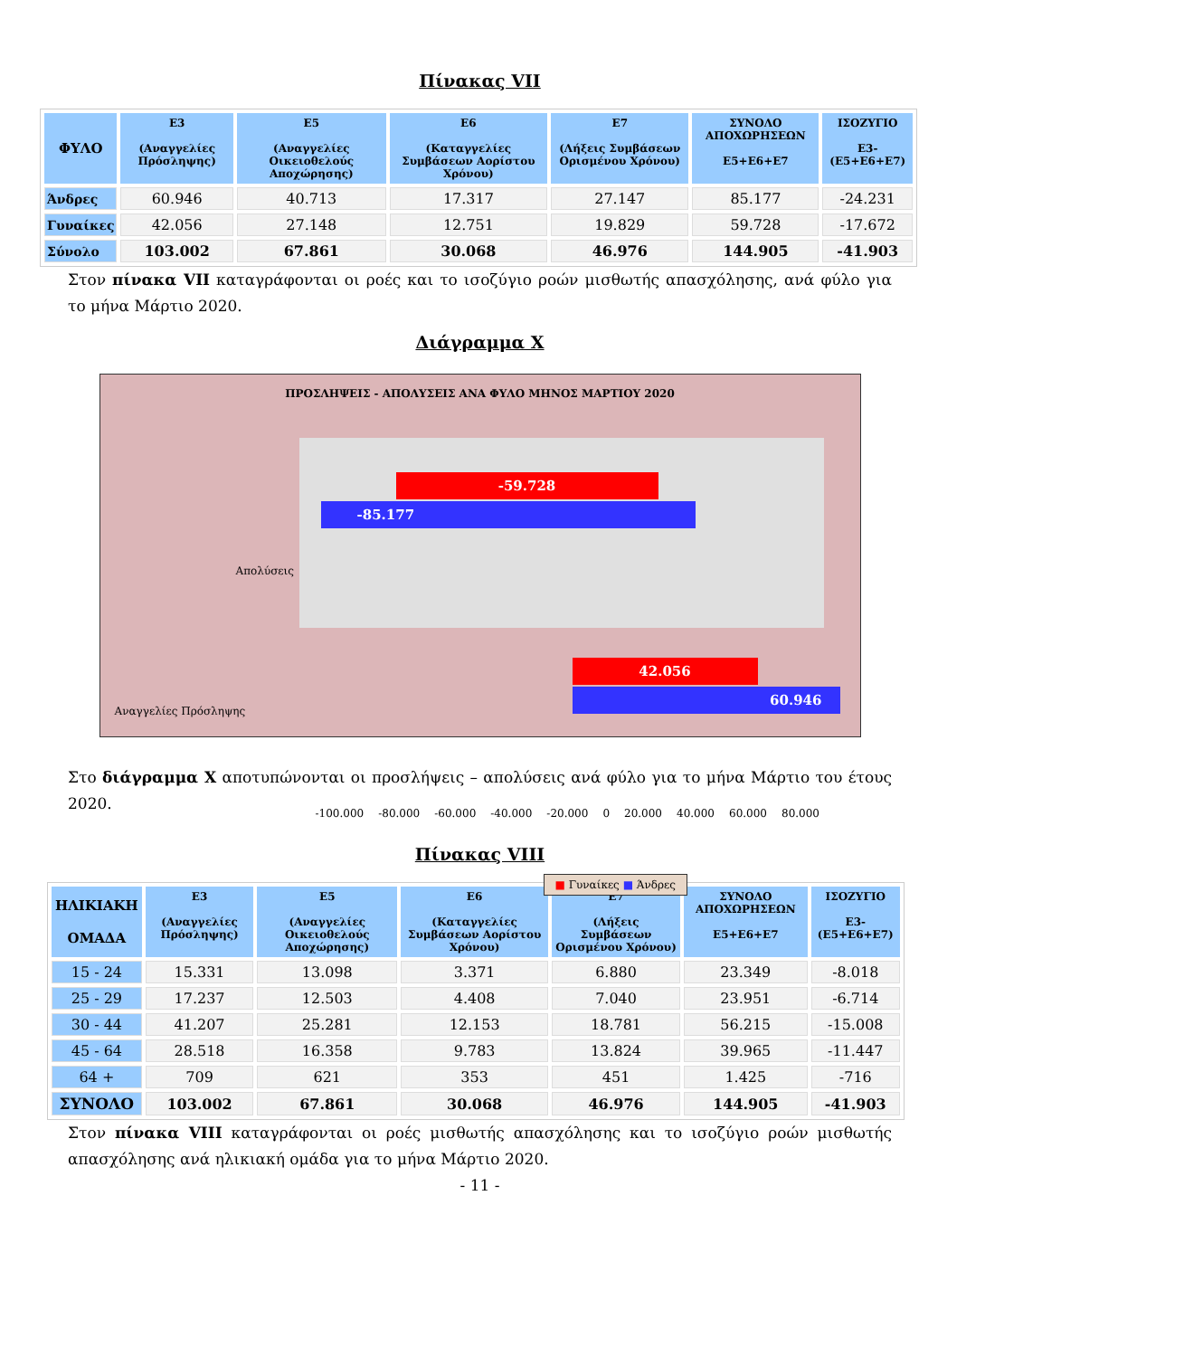Πίνακας VII
| ΦΥΛΟ | Ε3 (Αναγγελίες Πρόσληψης) | Ε5 (Αναγγελίες Οικειοθελούς Αποχώρησης) | Ε6 (Καταγγελίες Συμβάσεων Αορίστου Χρόνου) | Ε7 (Λήξεις Συμβάσεων Ορισμένου Χρόνου) | ΣΥΝΟΛΟ ΑΠΟΧΩΡΗΣΕΩΝ Ε5+Ε6+Ε7 | ΙΣΟΖΥΓΙΟ Ε3-(Ε5+Ε6+Ε7) |
| --- | --- | --- | --- | --- | --- | --- |
| Άνδρες | 60.946 | 40.713 | 17.317 | 27.147 | 85.177 | -24.231 |
| Γυναίκες | 42.056 | 27.148 | 12.751 | 19.829 | 59.728 | -17.672 |
| Σύνολο | 103.002 | 67.861 | 30.068 | 46.976 | 144.905 | -41.903 |
Στον πίνακα VII καταγράφονται οι ροές και το ισοζύγιο ροών μισθωτής απασχόλησης, ανά φύλο για το μήνα Μάρτιο 2020.
Διάγραμμα Χ
ΠΡΟΣΛΗΨΕΙΣ - ΑΠΟΛΥΣΕΙΣ ΑΝΑ ΦΥΛΟ ΜΗΝΟΣ ΜΑΡΤΙΟΥ 2020
Απολύσεις
Αναγγελίες Πρόσληψης
-59.728
-85.177
42.056
60.946
-100.000 -80.000 -60.000 -40.000 -20.000 0 20.000 40.000 60.000 80.000
■ Γυναίκες ■ Άνδρες
Στο διάγραμμα Χ αποτυπώνονται οι προσλήψεις – απολύσεις ανά φύλο για το μήνα Μάρτιο του έτους 2020.
Πίνακας VIII
| ΗΛΙΚΙΑΚΗ ΟΜΑΔΑ | Ε3 (Αναγγελίες Πρόσληψης) | Ε5 (Αναγγελίες Οικειοθελούς Αποχώρησης) | Ε6 (Καταγγελίες Συμβάσεων Αορίστου Χρόνου) | Ε7 (Λήξεις Συμβάσεων Ορισμένου Χρόνου) | ΣΥΝΟΛΟ ΑΠΟΧΩΡΗΣΕΩΝ Ε5+Ε6+Ε7 | ΙΣΟΖΥΓΙΟ Ε3-(Ε5+Ε6+Ε7) |
| --- | --- | --- | --- | --- | --- | --- |
| 15 - 24 | 15.331 | 13.098 | 3.371 | 6.880 | 23.349 | -8.018 |
| 25 - 29 | 17.237 | 12.503 | 4.408 | 7.040 | 23.951 | -6.714 |
| 30 - 44 | 41.207 | 25.281 | 12.153 | 18.781 | 56.215 | -15.008 |
| 45 - 64 | 28.518 | 16.358 | 9.783 | 13.824 | 39.965 | -11.447 |
| 64 + | 709 | 621 | 353 | 451 | 1.425 | -716 |
| ΣΥΝΟΛΟ | 103.002 | 67.861 | 30.068 | 46.976 | 144.905 | -41.903 |
Στον πίνακα VIII καταγράφονται οι ροές μισθωτής απασχόλησης και το ισοζύγιο ροών μισθωτής απασχόλησης ανά ηλικιακή ομάδα για το μήνα Μάρτιο 2020.
- 11 -